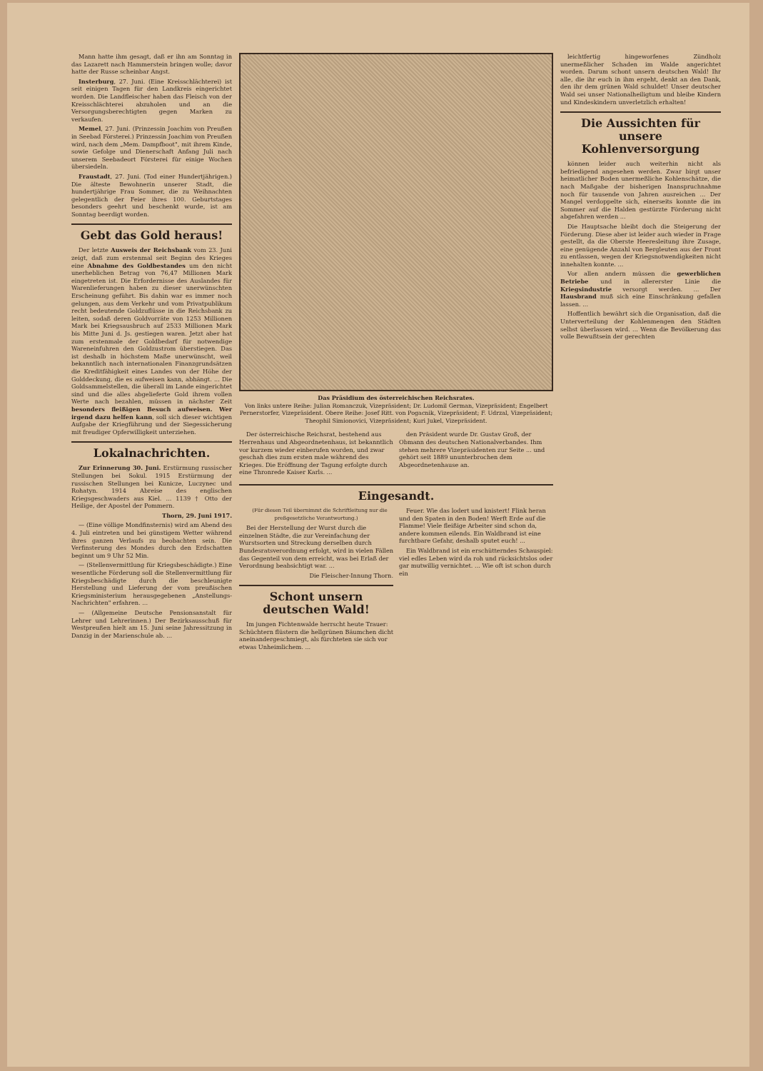Mann hatte ihm gesagt, daß er ihn am Sonntag in das Lazarett nach Hammerstein bringen wolle; davor hatte der Russe scheinbar Angst.
Insterburg, 27. Juni. (Eine Kreisschlächterei) ist seit einigen Tagen für den Landkreis eingerichtet worden. Die Landfleischer haben das Fleisch von der Kreisschlächterei abzuholen und an die Versorgungsberechtigten gegen Marken zu verkaufen.
Memel, 27. Juni. (Prinzessin Joachim von Preußen in Seebad Försterei.) Prinzessin Joachim von Preußen wird, nach dem „Mem. Dampfboot", mit ihrem Kinde, sowie Gefolge und Dienerschaft Anfang Juli nach unserem Seebadeort Försterei für einige Wochen übersiedeln.
Fraustadt, 27. Juni. (Tod einer Hundertjährigen.) Die älteste Bewohnerin unserer Stadt, die hundertjährige Frau Sommer, die zu Weihnachten gelegentlich der Feier ihres 100. Geburtstages besonders geehrt und beschenkt wurde, ist am Sonntag beerdigt worden.
Gebt das Gold heraus!
Der letzte Ausweis der Reichsbank vom 23. Juni zeigt, daß zum erstenmal seit Beginn des Krieges eine Abnahme des Goldbestandes um den nicht unerheblichen Betrag von 76,47 Millionen Mark eingetreten ist. Die Erfordernisse des Auslandes für Warenlieferungen haben zu dieser unerwünschten Erscheinung geführt. Bis dahin war es immer noch gelungen, aus dem Verkehr und vom Privatpublikum recht bedeutende Goldzuflüsse in die Reichsbank zu leiten, sodaß deren Goldvorräte von 1253 Millionen Mark bei Kriegsausbruch auf 2533 Millionen Mark bis Mitte Juni d. Js. gestiegen waren. Jetzt aber hat zum erstenmale der Goldbedarf für notwendige Wareneinfuhren den Goldzustrom überstiegen. Das ist deshalb in höchstem Maße unerwünscht, weil bekanntlich nach internationalen Finanzgrundsätzen die Kreditfähigkeit eines Landes von der Höhe der Golddeckung, die es aufweisen kann, abhängt. ... Die Goldsammelstellen, die überall im Lande eingerichtet sind und die alles abgelieferte Gold ihrem vollen Werte nach bezahlen, müssen in nächster Zeit besonders fleißigen Besuch aufweisen. Wer irgend dazu helfen kann, soll sich dieser wichtigen Aufgabe der Kriegführung und der Siegessicherung mit freudiger Opferwilligkeit unterziehen.
Lokalnachrichten.
Zur Erinnerung 30. Juni. Erstürmung russischer Stellungen bei Sokul. 1915 Erstürmung der russischen Stellungen bei Kunicze, Luczynec und Rohatyn. 1914 Abreise des englischen Kriegsgeschwaders aus Kiel. ... 1139 † Otto der Heilige, der Apostel der Pommern.
Thorn, 29. Juni 1917.
— (Eine völlige Mondfinsternis) wird am Abend des 4. Juli eintreten und bei günstigem Wetter während ihres ganzen Verlaufs zu beobachten sein. Die Verfinsterung des Mondes durch den Erdschatten beginnt um 9 Uhr 52 Min.
— (Stellenvermittlung für Kriegsbeschädigte.) Eine wesentliche Förderung soll die Stellenvermittlung für Kriegsbeschädigte durch die beschleunigte Herstellung und Lieferung der vom preußischen Kriegsministerium herausgegebenen „Anstellungs-Nachrichten" erfahren. ...
— (Allgemeine Deutsche Pensionsanstalt für Lehrer und Lehrerinnen.) Der Bezirksausschuß für Westpreußen hielt am 15. Juni seine Jahressitzung in Danzig in der Marienschule ab. ...
Das Präsidium des österreichischen Reichsrates.
Von links untere Reihe: Julian Romanczuk, Vizepräsident; Dr. Ludomil German, Vizepräsident; Engelbert Pernerstorfer, Vizepräsident. Obere Reihe: Josef Ritt. von Pogacnik, Vizepräsident; F. Udrzal, Vizepräsident; Theophil Simionovici, Vizepräsident; Kuri Jukel, Vizepräsident.
Der österreichische Reichsrat, bestehend aus Herrenhaus und Abgeordnetenhaus, ist bekanntlich vor kurzem wieder einberufen worden, und zwar geschah dies zum ersten male während des Krieges. Die Eröffnung der Tagung erfolgte durch eine Thronrede Kaiser Karls. ...
den Präsident wurde Dr. Gustav Groß, der Obmann des deutschen Nationalverbandes. Ihm stehen mehrere Vizepräsidenten zur Seite ... und gehört seit 1889 ununterbrochen dem Abgeordnetenhause an.
Eingesandt.
(Für diesen Teil übernimmt die Schriftleitung nur die preßgesetzliche Verantwortung.)
Bei der Herstellung der Wurst durch die einzelnen Städte, die zur Vereinfachung der Wurstsorten und Streckung derselben durch Bundesratsverordnung erfolgt, wird in vielen Fällen das Gegenteil von dem erreicht, was bei Erlaß der Verordnung beabsichtigt war. ...
Die Fleischer-Innung Thorn.
Schont unsern deutschen Wald!
Im jungen Fichtenwalde herrscht heute Trauer: Schüchtern flüstern die hellgrünen Bäumchen dicht aneinandergeschmiegt, als fürchteten sie sich vor etwas Unheimlichem. ...
Feuer. Wie das lodert und knistert! Flink heran und den Spaten in den Boden! Werft Erde auf die Flamme! Viele fleißige Arbeiter sind schon da, andere kommen eilends. Ein Waldbrand ist eine furchtbare Gefahr, deshalb sputet euch! ...
Ein Waldbrand ist ein erschütterndes Schauspiel: viel edles Leben wird da roh und rücksichtslos oder gar mutwillig vernichtet. ... Wie oft ist schon durch ein
leichtfertig hingeworfenes Zündholz unermeßlicher Schaden im Walde angerichtet worden. Darum schont unsern deutschen Wald! Ihr alle, die ihr euch in ihm ergeht, denkt an den Dank, den ihr dem grünen Wald schuldet! Unser deutscher Wald sei unser Nationalheiligtum und bleibe Kindern und Kindeskindern unverletzlich erhalten!
Die Aussichten für unsere Kohlenversorgung
können leider auch weiterhin nicht als befriedigend angesehen werden. Zwar birgt unser heimatlicher Boden unermeßliche Kohlenschätze, die nach Maßgabe der bisherigen Inanspruchnahme noch für tausende von Jahren ausreichen ... Der Mangel verdoppelte sich, einerseits konnte die im Sommer auf die Halden gestürzte Förderung nicht abgefahren werden ...
Die Hauptsache bleibt doch die Steigerung der Förderung. Diese aber ist leider auch wieder in Frage gestellt, da die Oberste Heeresleitung ihre Zusage, eine genügende Anzahl von Bergleuten aus der Front zu entlassen, wegen der Kriegsnotwendigkeiten nicht innehalten konnte. ...
Vor allen andern müssen die gewerblichen Betriebe und in allererster Linie die Kriegsindustrie versorgt werden. ... Der Hausbrand muß sich eine Einschränkung gefallen lassen. ...
Hoffentlich bewährt sich die Organisation, daß die Unterverteilung der Kohlenmengen den Städten selbst überlassen wird. ... Wenn die Bevölkerung das volle Bewußtsein der gerechten